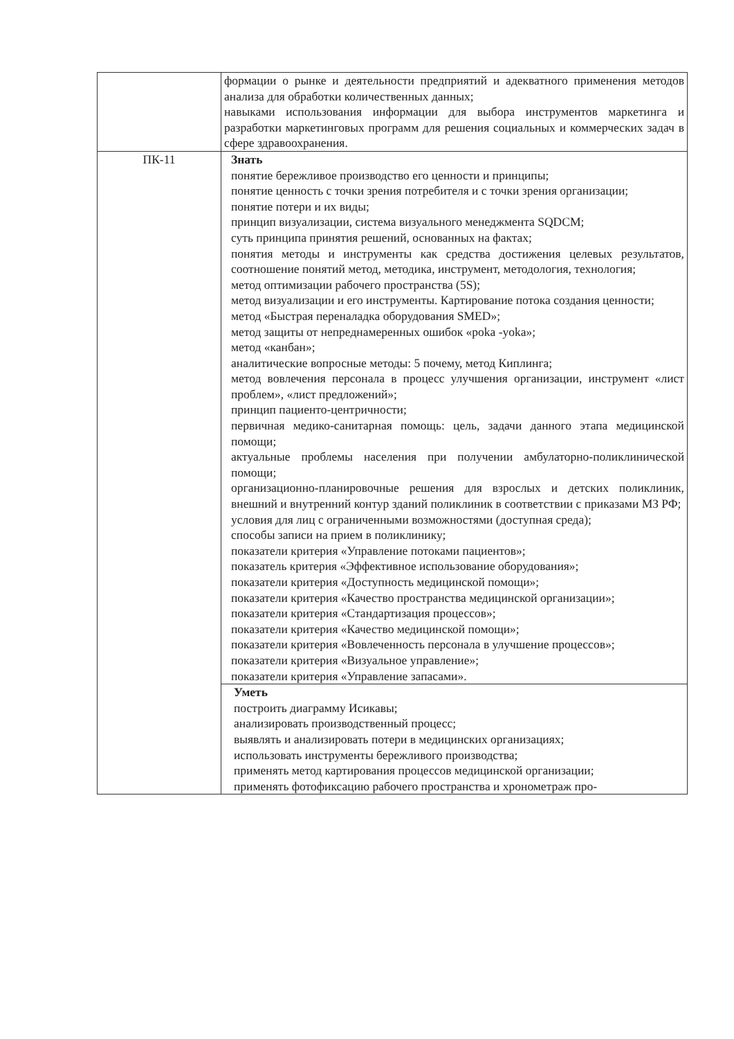| | формации о рынке и деятельности предприятий и адекватного применения методов анализа для обработки количественных данных; навыками использования информации для выбора инструментов маркетинга и разработки маркетинговых программ для решения социальных и коммерческих задач в сфере здравоохранения. |
| ПК-11 | Знать понятие бережливое производство его ценности и принципы; понятие ценность с точки зрения потребителя и с точки зрения организации; понятие потери и их виды; принцип визуализации, система визуального менеджмента SQDCM; суть принципа принятия решений, основанных на фактах; понятия методы и инструменты как средства достижения целевых результатов, соотношение понятий метод, методика, инструмент, методология, технология; метод оптимизации рабочего пространства (5S); метод визуализации и его инструменты. Картирование потока создания ценности; метод «Быстрая переналадка оборудования SMED»; метод защиты от непреднамеренных ошибок «poka -yoka»; метод «канбан»; аналитические вопросные методы: 5 почему, метод Киплинга; метод вовлечения персонала в процесс улучшения организации, инструмент «лист проблем», «лист предложений»; принцип пациенто-центричности; первичная медико-санитарная помощь: цель, задачи данного этапа медицинской помощи; актуальные проблемы населения при получении амбулаторно-поликлинической помощи; организационно-планировочные решения для взрослых и детских поликлиник, внешний и внутренний контур зданий поликлиник в соответствии с приказами МЗ РФ; условия для лиц с ограниченными возможностями (доступная среда); способы записи на прием в поликлинику; показатели критерия «Управление потоками пациентов»; показатель критерия «Эффективное использование оборудования»; показатели критерия «Доступность медицинской помощи»; показатели критерия «Качество пространства медицинской организации»; показатели критерия «Стандартизация процессов»; показатели критерия «Качество медицинской помощи»; показатели критерия «Вовлеченность персонала в улучшение процессов»; показатели критерия «Визуальное управление»; показатели критерия «Управление запасами». |
| | Уметь построить диаграмму Исикавы; анализировать производственный процесс; выявлять и анализировать потери в медицинских организациях; использовать инструменты бережливого производства; применять метод картирования процессов медицинской организации; применять фотофиксацию рабочего пространства и хронометраж про- |